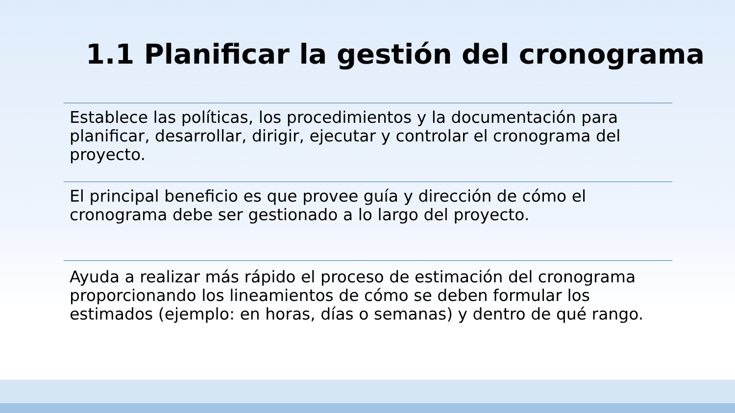1.1 Planificar la gestión del cronograma
Establece las políticas, los procedimientos y la documentación para planificar, desarrollar, dirigir, ejecutar y controlar el cronograma del proyecto.
El principal beneficio es que provee guía y dirección de cómo el cronograma debe ser gestionado a lo largo del proyecto.
Ayuda a realizar más rápido el proceso de estimación del cronograma proporcionando los lineamientos de cómo se deben formular los estimados (ejemplo: en horas, días o semanas) y dentro de qué rango.